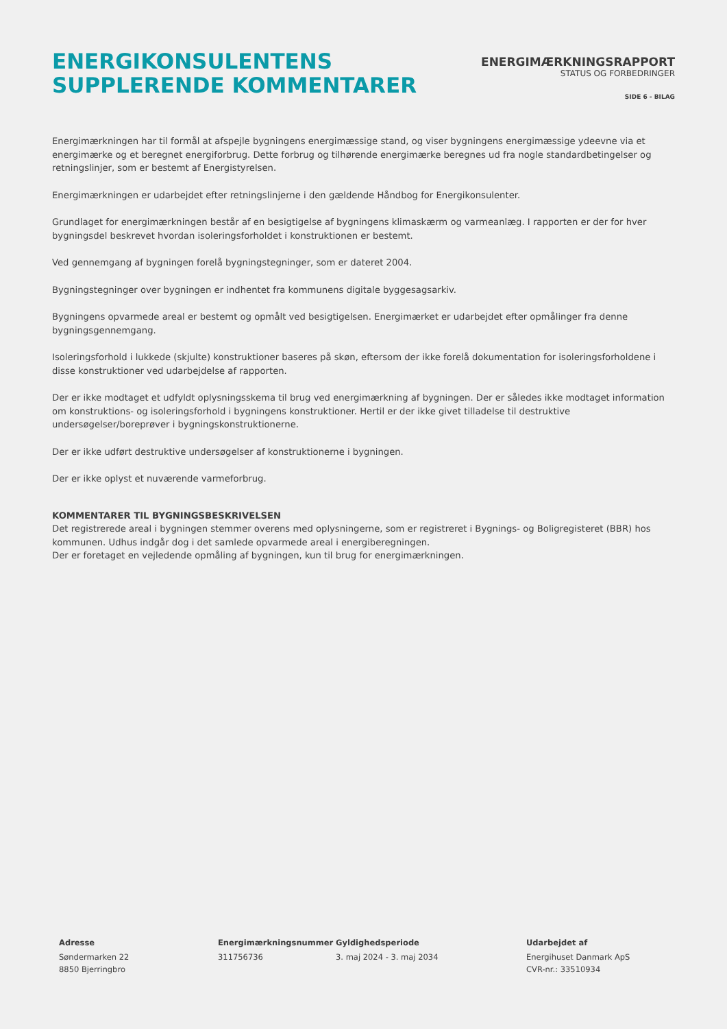ENERGIKONSULENTENS
SUPPLERENDE KOMMENTARER
ENERGIMÆRKNINGSRAPPORT
STATUS OG FORBEDRINGER
SIDE 6 - BILAG
Energimærkningen har til formål at afspejle bygningens energimæssige stand, og viser bygningens energimæssige ydeevne via et energimærke og et beregnet energiforbrug. Dette forbrug og tilhørende energimærke beregnes ud fra nogle standardbetingelser og retningslinjer, som er bestemt af Energistyrelsen.
Energimærkningen er udarbejdet efter retningslinjerne i den gældende Håndbog for Energikonsulenter.
Grundlaget for energimærkningen består af en besigtigelse af bygningens klimaskærm og varmeanlæg. I rapporten er der for hver bygningsdel beskrevet hvordan isoleringsforholdet i konstruktionen er bestemt.
Ved gennemgang af bygningen forelå bygningstegninger, som er dateret 2004.
Bygningstegninger over bygningen er indhentet fra kommunens digitale byggesagsarkiv.
Bygningens opvarmede areal er bestemt og opmålt ved besigtigelsen. Energimærket er udarbejdet efter opmålinger fra denne bygningsgennemgang.
Isoleringsforhold i lukkede (skjulte) konstruktioner baseres på skøn, eftersom der ikke forelå dokumentation for isoleringsforholdene i disse konstruktioner ved udarbejdelse af rapporten.
Der er ikke modtaget et udfyldt oplysningsskema til brug ved energimærkning af bygningen. Der er således ikke modtaget information om konstruktions- og isoleringsforhold i bygningens konstruktioner. Hertil er der ikke givet tilladelse til destruktive undersøgelser/boreprøver i bygningskonstruktionerne.
Der er ikke udført destruktive undersøgelser af konstruktionerne i bygningen.
Der er ikke oplyst et nuværende varmeforbrug.
KOMMENTARER TIL BYGNINGSBESKRIVELSEN
Det registrerede areal i bygningen stemmer overens med oplysningerne, som er registreret i Bygnings- og Boligregisteret (BBR) hos kommunen. Udhus indgår dog i det samlede opvarmede areal i energiberegningen.
Der er foretaget en vejledende opmåling af bygningen, kun til brug for energimærkningen.
Adresse
Søndermarken 22
8850 Bjerringbro
Energimærkningsnummer
311756736
Gyldighedsperiode
3. maj 2024 - 3. maj 2034
Udarbejdet af
Energihuset Danmark ApS
CVR-nr.: 33510934